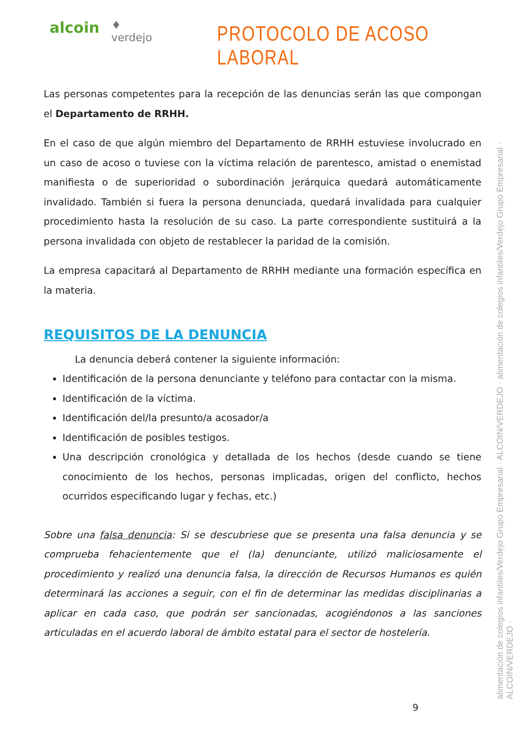alcoin ♦ verdejo
PROTOCOLO DE ACOSO LABORAL
Las personas competentes para la recepción de las denuncias serán las que compongan el Departamento de RRHH.
En el caso de que algún miembro del Departamento de RRHH estuviese involucrado en un caso de acoso o tuviese con la víctima relación de parentesco, amistad o enemistad manifiesta o de superioridad o subordinación jerárquica quedará automáticamente invalidado. También si fuera la persona denunciada, quedará invalidada para cualquier procedimiento hasta la resolución de su caso. La parte correspondiente sustituirá a la persona invalidada con objeto de restablecer la paridad de la comisión.
La empresa capacitará al Departamento de RRHH mediante una formación específica en la materia.
REQUISITOS DE LA DENUNCIA
La denuncia deberá contener la siguiente información:
Identificación de la persona denunciante y teléfono para contactar con la misma.
Identificación de la víctima.
Identificación del/la presunto/a acosador/a
Identificación de posibles testigos.
Una descripción cronológica y detallada de los hechos (desde cuando se tiene conocimiento de los hechos, personas implicadas, origen del conflicto, hechos ocurridos especificando lugar y fechas, etc.)
Sobre una falsa denuncia: Si se descubriese que se presenta una falsa denuncia y se comprueba fehacientemente que el (la) denunciante, utilizó maliciosamente el procedimiento y realizó una denuncia falsa, la dirección de Recursos Humanos es quién determinará las acciones a seguir, con el fin de determinar las medidas disciplinarias a aplicar en cada caso, que podrán ser sancionadas, acogiéndonos a las sanciones articuladas en el acuerdo laboral de ámbito estatal para el sector de hostelería.
alimentación de colegios infantiles/Verdejo Grupo Empresarial · ALCOIN/VERDEJO · alimentación de colegios infantiles/Verdejo Grupo Empresarial · ALCOIN/VERDEJO ·
9